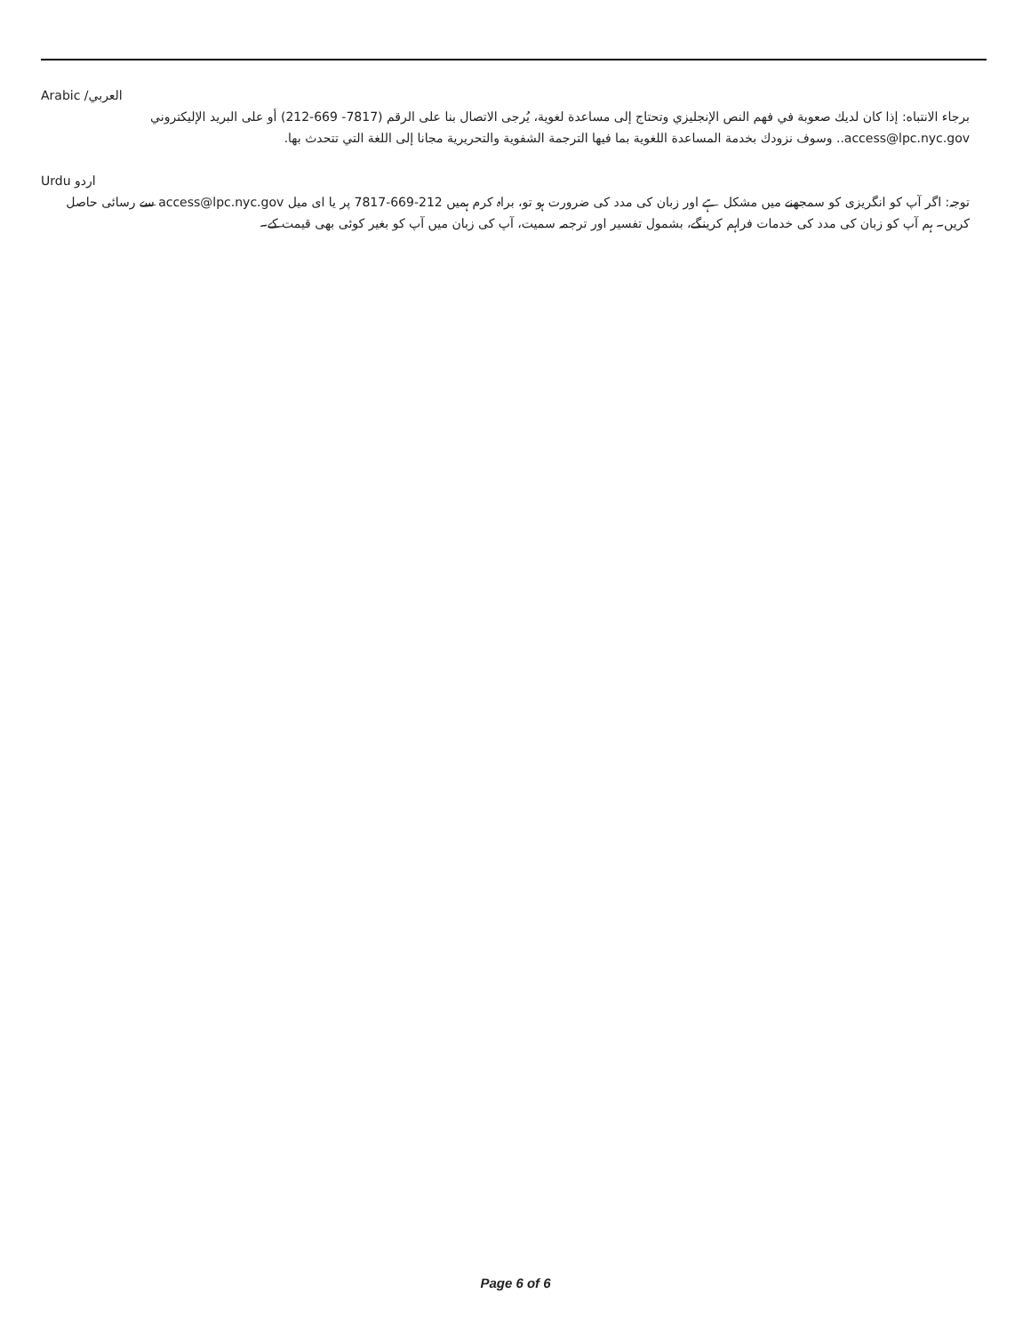Arabic /العربي
برجاء الانتباه: إذا كان لديك صعوبة في فهم النص الإنجليزي وتحتاج إلى مساعدة لغوية، يُرجى الاتصال بنا على الرقم (7817- 669-212) أو على البريد الإليكتروني access@lpc.nyc.gov.. وسوف نزودك بخدمة المساعدة اللغوية بما فيها الترجمة الشفوية والتحريرية مجانا إلى اللغة التي تتحدث بها.
Urdu اردو
توجہ: اگر آپ کو انگریزی کو سمجھنے میں مشکل ہے اور زبان کی مدد کی ضرورت ہو تو، براہ کرم ہمیں 212-669-7817 پر یا ای میل access@lpc.nyc.gov سے رسائی حاصل کریں۔ ہم آپ کو زبان کی مدد کی خدمات فراہم کرینگے، بشمول تفسیر اور ترجمہ سمیت، آپ کی زبان میں آپ کو بغیر کوئی بھی قیمت کے۔
Page 6 of 6